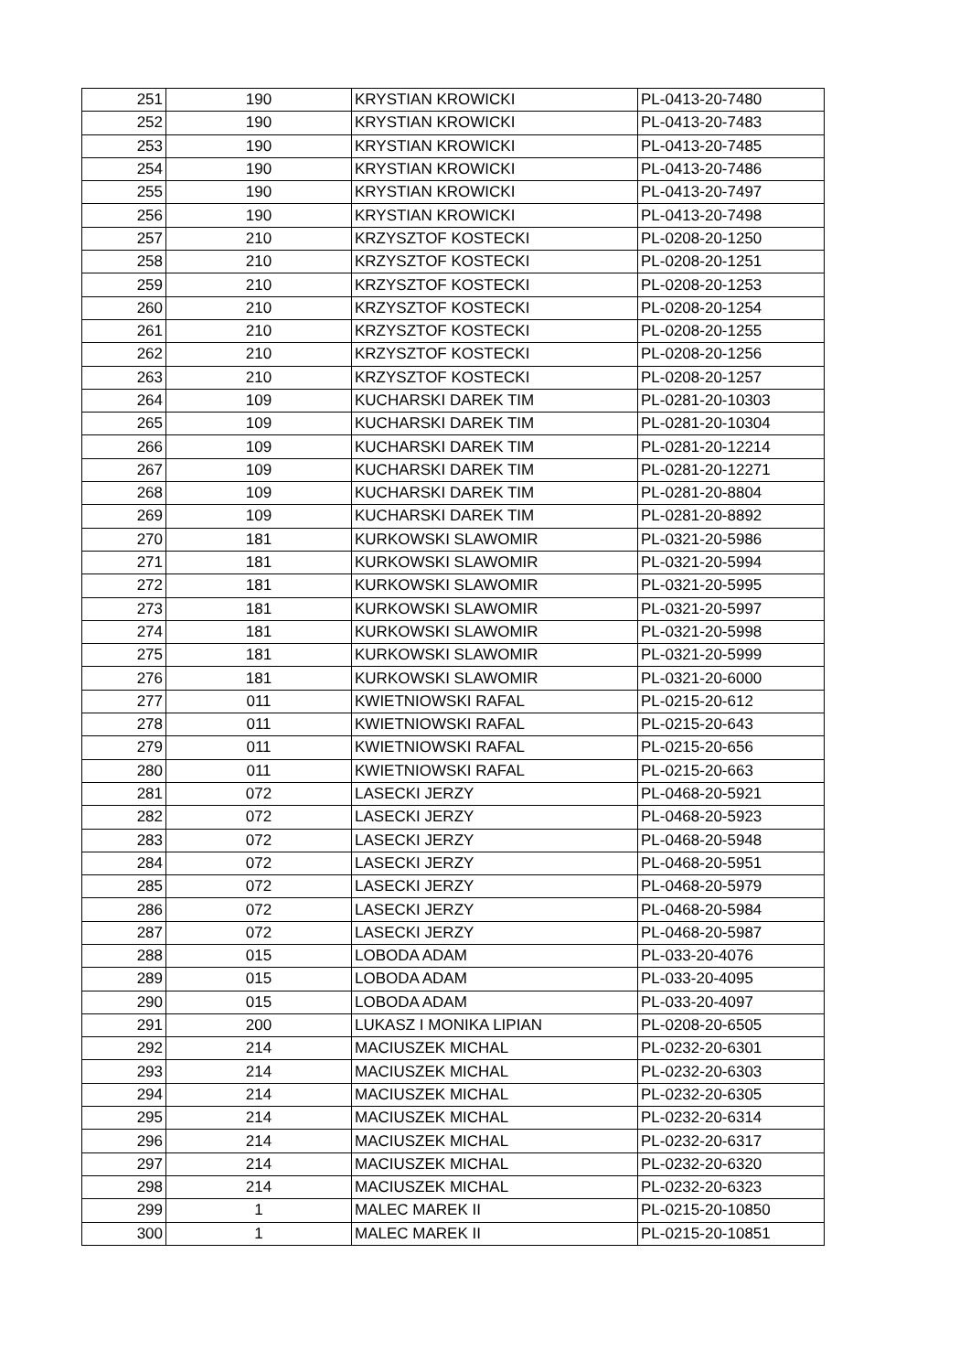| 251 | 190 | KRYSTIAN KROWICKI | PL-0413-20-7480 |
| 252 | 190 | KRYSTIAN KROWICKI | PL-0413-20-7483 |
| 253 | 190 | KRYSTIAN KROWICKI | PL-0413-20-7485 |
| 254 | 190 | KRYSTIAN KROWICKI | PL-0413-20-7486 |
| 255 | 190 | KRYSTIAN KROWICKI | PL-0413-20-7497 |
| 256 | 190 | KRYSTIAN KROWICKI | PL-0413-20-7498 |
| 257 | 210 | KRZYSZTOF KOSTECKI | PL-0208-20-1250 |
| 258 | 210 | KRZYSZTOF KOSTECKI | PL-0208-20-1251 |
| 259 | 210 | KRZYSZTOF KOSTECKI | PL-0208-20-1253 |
| 260 | 210 | KRZYSZTOF KOSTECKI | PL-0208-20-1254 |
| 261 | 210 | KRZYSZTOF KOSTECKI | PL-0208-20-1255 |
| 262 | 210 | KRZYSZTOF KOSTECKI | PL-0208-20-1256 |
| 263 | 210 | KRZYSZTOF KOSTECKI | PL-0208-20-1257 |
| 264 | 109 | KUCHARSKI DAREK TIM | PL-0281-20-10303 |
| 265 | 109 | KUCHARSKI DAREK TIM | PL-0281-20-10304 |
| 266 | 109 | KUCHARSKI DAREK TIM | PL-0281-20-12214 |
| 267 | 109 | KUCHARSKI DAREK TIM | PL-0281-20-12271 |
| 268 | 109 | KUCHARSKI DAREK TIM | PL-0281-20-8804 |
| 269 | 109 | KUCHARSKI DAREK TIM | PL-0281-20-8892 |
| 270 | 181 | KURKOWSKI SLAWOMIR | PL-0321-20-5986 |
| 271 | 181 | KURKOWSKI SLAWOMIR | PL-0321-20-5994 |
| 272 | 181 | KURKOWSKI SLAWOMIR | PL-0321-20-5995 |
| 273 | 181 | KURKOWSKI SLAWOMIR | PL-0321-20-5997 |
| 274 | 181 | KURKOWSKI SLAWOMIR | PL-0321-20-5998 |
| 275 | 181 | KURKOWSKI SLAWOMIR | PL-0321-20-5999 |
| 276 | 181 | KURKOWSKI SLAWOMIR | PL-0321-20-6000 |
| 277 | 011 | KWIETNIOWSKI RAFAL | PL-0215-20-612 |
| 278 | 011 | KWIETNIOWSKI RAFAL | PL-0215-20-643 |
| 279 | 011 | KWIETNIOWSKI RAFAL | PL-0215-20-656 |
| 280 | 011 | KWIETNIOWSKI RAFAL | PL-0215-20-663 |
| 281 | 072 | LASECKI JERZY | PL-0468-20-5921 |
| 282 | 072 | LASECKI JERZY | PL-0468-20-5923 |
| 283 | 072 | LASECKI JERZY | PL-0468-20-5948 |
| 284 | 072 | LASECKI JERZY | PL-0468-20-5951 |
| 285 | 072 | LASECKI JERZY | PL-0468-20-5979 |
| 286 | 072 | LASECKI JERZY | PL-0468-20-5984 |
| 287 | 072 | LASECKI JERZY | PL-0468-20-5987 |
| 288 | 015 | LOBODA ADAM | PL-033-20-4076 |
| 289 | 015 | LOBODA ADAM | PL-033-20-4095 |
| 290 | 015 | LOBODA ADAM | PL-033-20-4097 |
| 291 | 200 | LUKASZ I MONIKA LIPIAN | PL-0208-20-6505 |
| 292 | 214 | MACIUSZEK MICHAL | PL-0232-20-6301 |
| 293 | 214 | MACIUSZEK MICHAL | PL-0232-20-6303 |
| 294 | 214 | MACIUSZEK MICHAL | PL-0232-20-6305 |
| 295 | 214 | MACIUSZEK MICHAL | PL-0232-20-6314 |
| 296 | 214 | MACIUSZEK MICHAL | PL-0232-20-6317 |
| 297 | 214 | MACIUSZEK MICHAL | PL-0232-20-6320 |
| 298 | 214 | MACIUSZEK MICHAL | PL-0232-20-6323 |
| 299 | 1 | MALEC MAREK II | PL-0215-20-10850 |
| 300 | 1 | MALEC MAREK II | PL-0215-20-10851 |